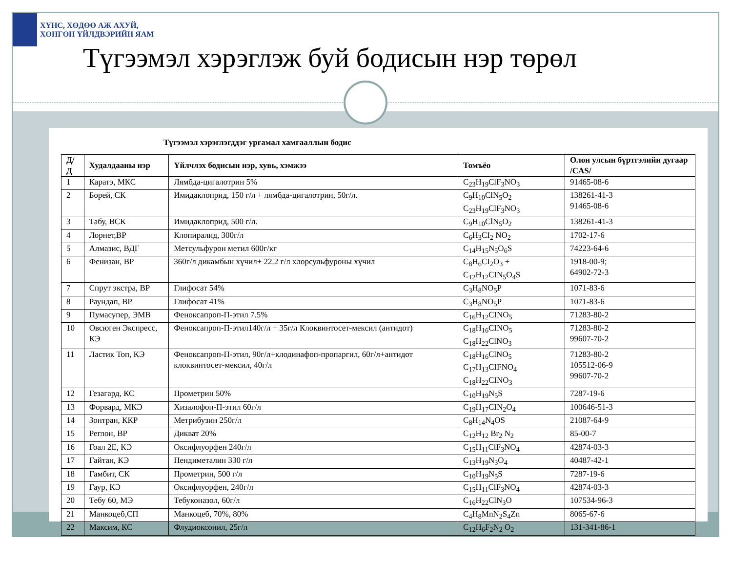ХҮНС, ХӨДӨӨ АЖ АХУЙ,
ХӨНГӨН ҮЙЛДВЭРИЙН ЯАМ
Түгээмэл хэрэглэж буй бодисын нэр төрөл
Түгээмэл хэрэглэгддэг ургамал хамгааллын бодис
| Д/Д | Худалдааны нэр | Үйлчлэх бодисын нэр, хувь, хэмжээ | Томъёо | Олон улсын бүртгэлийн дугаар /CAS/ |
| --- | --- | --- | --- | --- |
| 1 | Каратэ, МКС | Лямбда-цигалотрин 5% | C<sub>23</sub>H<sub>19</sub>ClF<sub>3</sub>NO<sub>3</sub> | 91465-08-6 |
| 2 | Борей, СК | Имидаклоприд, 150 г/л + лямбда-цигалотрин, 50г/л. | C<sub>9</sub>H<sub>10</sub>ClN<sub>5</sub>O<sub>2</sub> C<sub>23</sub>H<sub>19</sub>ClF<sub>3</sub>NO<sub>3</sub> | 138261-41-3 91465-08-6 |
| 3 | Табу, ВСК | Имидаклоприд, 500 г/л. | C<sub>9</sub>H<sub>10</sub>ClN<sub>5</sub>O<sub>2</sub> | 138261-41-3 |
| 4 | Лорнет,ВР | Клопиралид, 300г/л | C<sub>6</sub>H<sub>3</sub>CI<sub>2</sub> NO<sub>2</sub> | 1702-17-6 |
| 5 | Алмазис, ВДГ | Метсульфурон метил 600г/кг | C<sub>14</sub>H<sub>15</sub>N<sub>5</sub>O<sub>6</sub>S | 74223-64-6 |
| 6 | Фенизан, ВР | 360г/л дикамбын хүчил+ 22.2 г/л хлорсульфуроны хүчил | C<sub>8</sub>H<sub>6</sub>CI<sub>2</sub>O<sub>3</sub> + C<sub>12</sub>H<sub>12</sub>CIN<sub>5</sub>O<sub>4</sub>S | 1918-00-9; 64902-72-3 |
| 7 | Спрут экстра, ВР | Глифосат 54% | C<sub>3</sub>H<sub>8</sub>NO<sub>5</sub>P | 1071-83-6 |
| 8 | Раундап, ВР | Глифосат 41% | C<sub>3</sub>H<sub>8</sub>NO<sub>5</sub>P | 1071-83-6 |
| 9 | Пумасупер, ЭМВ | Феноксапроп-П-этил 7.5% | C<sub>16</sub>H<sub>12</sub>CINO<sub>5</sub> | 71283-80-2 |
| 10 | Овсюген Экспресс, КЭ | Феноксапроп-П-этил140г/л + 35г/л Клоквинтосет-мексил (антидот) | C<sub>18</sub>H<sub>16</sub>CINO<sub>5</sub> C<sub>18</sub>H<sub>22</sub>ClNO<sub>3</sub> | 71283-80-2 99607-70-2 |
| 11 | Ластик Топ, КЭ | Феноксапроп-П-этил, 90г/л+клодинафоп-пропаргил, 60г/л+антидот клоквинтосет-мексил, 40г/л | C<sub>18</sub>H<sub>16</sub>ClNO<sub>5</sub> C<sub>17</sub>H<sub>13</sub>CIFNO<sub>4</sub> C<sub>18</sub>H<sub>22</sub>CINO<sub>3</sub> | 71283-80-2 105512-06-9 99607-70-2 |
| 12 | Гезагард, КС | Прометрин 50% | C<sub>10</sub>H<sub>19</sub>N<sub>5</sub>S | 7287-19-6 |
| 13 | Форвард, МКЭ | Хизалофоп-П-этил 60г/л | C<sub>19</sub>H<sub>17</sub>CIN<sub>2</sub>O<sub>4</sub> | 100646-51-3 |
| 14 | Зонтран, ККР | Метрибузин 250г/л | C<sub>8</sub>H<sub>14</sub>N<sub>4</sub>OS | 21087-64-9 |
| 15 | Реглон, ВР | Дикват 20% | C<sub>12</sub>H<sub>12</sub> Br<sub>2</sub> N<sub>2</sub> | 85-00-7 |
| 16 | Гоал 2Е, КЭ | Оксифлуорфен 240г/л | C<sub>15</sub>H<sub>11</sub>ClF<sub>3</sub>NO<sub>4</sub> | 42874-03-3 |
| 17 | Гайтан, КЭ | Пендиметалин 330 г/л | C<sub>13</sub>H<sub>19</sub>N<sub>3</sub>O<sub>4</sub> | 40487-42-1 |
| 18 | Гамбит, СК | Прометрин, 500 г/л | C<sub>10</sub>H<sub>19</sub>N<sub>5</sub>S | 7287-19-6 |
| 19 | Гаур, КЭ | Оксифлуорфен, 240г/л | C<sub>15</sub>H<sub>11</sub>ClF<sub>3</sub>NO<sub>4</sub> | 42874-03-3 |
| 20 | Тебу 60, МЭ | Тебуконазол, 60г/л | C<sub>16</sub>H<sub>22</sub>ClN<sub>3</sub>O | 107534-96-3 |
| 21 | Манкоцеб,СП | Манкоцеб, 70%, 80% | C<sub>4</sub>H<sub>8</sub>MnN<sub>2</sub>S<sub>4</sub>Zn | 8065-67-6 |
| 22 | Максим, КС | Флудиоксонил, 25г/л | C<sub>12</sub>H<sub>6</sub>F<sub>2</sub>N<sub>2</sub> O<sub>2</sub> | 131-341-86-1 |